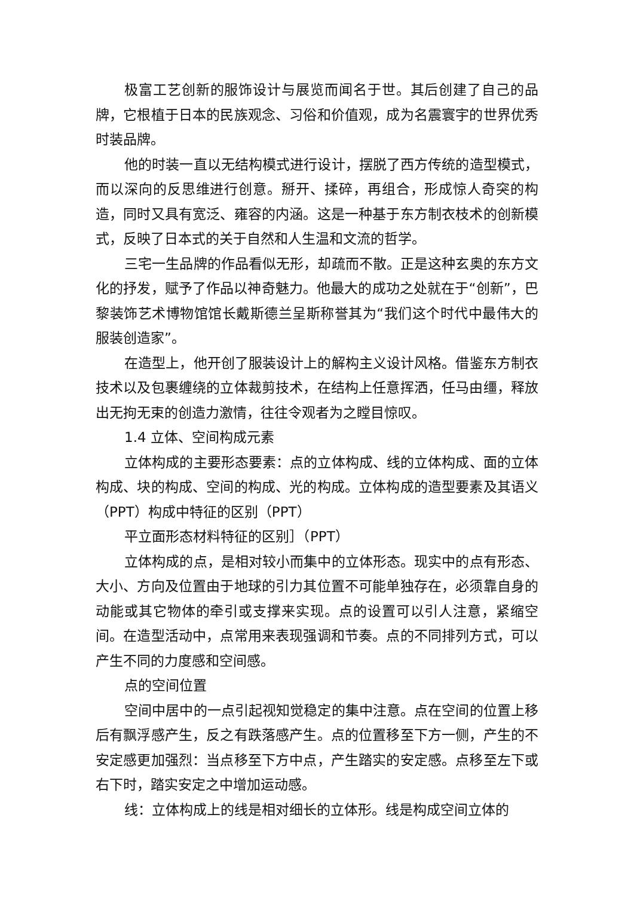极富工艺创新的服饰设计与展览而闻名于世。其后创建了自己的品牌，它根植于日本的民族观念、习俗和价值观，成为名震寰宇的世界优秀时装品牌。
他的时装一直以无结构模式进行设计，摆脱了西方传统的造型模式，而以深向的反思维进行创意。掰开、揉碎，再组合，形成惊人奇突的构造，同时又具有宽泛、雍容的内涵。这是一种基于东方制衣枝术的创新模式，反映了日本式的关于自然和人生温和文流的哲学。
三宅一生品牌的作品看似无形，却疏而不散。正是这种玄奥的东方文化的抒发，赋予了作品以神奇魅力。他最大的成功之处就在于“创新”，巴黎装饰艺术博物馆馆长戴斯德兰呈斯称誉其为“我们这个时代中最伟大的服装创造家”。
在造型上，他开创了服装设计上的解构主义设计风格。借鉴东方制衣技术以及包裹缠绕的立体裁剪技术，在结构上任意挥洒，任马由缰，释放出无拘无束的创造力激情，往往令观者为之瞠目惊叹。
1.4 立体、空间构成元素
立体构成的主要形态要素：点的立体构成、线的立体构成、面的立体构成、块的构成、空间的构成、光的构成。立体构成的造型要素及其语义（PPT）构成中特征的区别（PPT）
平立面形态材料特征的区别］（PPT）
立体构成的点，是相对较小而集中的立体形态。现实中的点有形态、大小、方向及位置由于地球的引力其位置不可能单独存在，必须靠自身的动能或其它物体的牵引或支撑来实现。点的设置可以引人注意，紧缩空间。在造型活动中，点常用来表现强调和节奏。点的不同排列方式，可以产生不同的力度感和空间感。
点的空间位置
空间中居中的一点引起视知觉稳定的集中注意。点在空间的位置上移后有飘浮感产生，反之有跌落感产生。点的位置移至下方一侧，产生的不安定感更加强烈：当点移至下方中点，产生踏实的安定感。点移至左下或右下时，踏实安定之中增加运动感。
线：立体构成上的线是相对细长的立体形。线是构成空间立体的